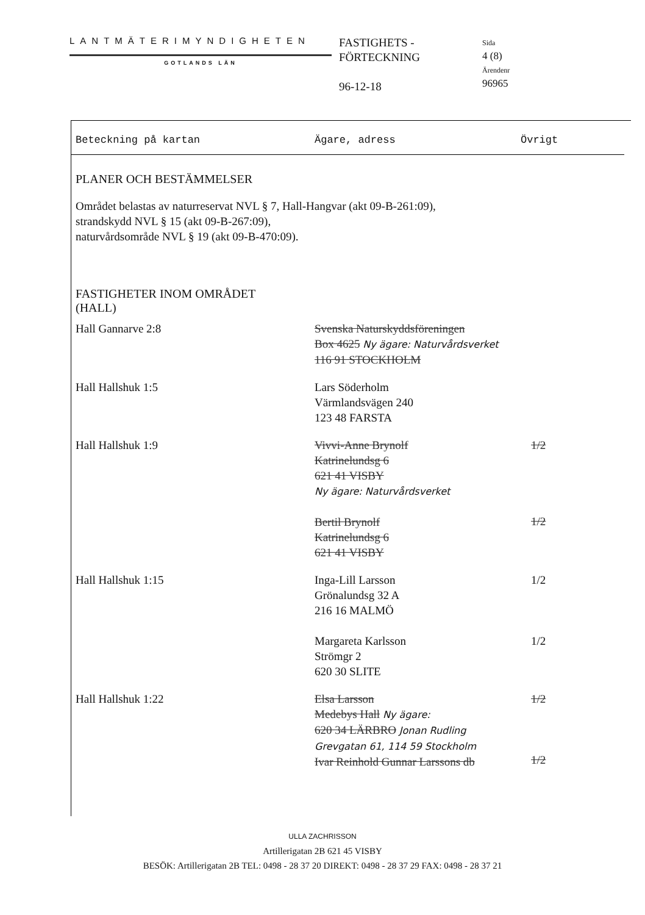LANTMÄTERIMYNDIGHETEN
GOTLANDS LÄN
FASTIGHETS -
FÖRTECKNING
96-12-18
Sida
4 (8)
Ärendenr
96965
Beteckning på kartan Ägare, adress Övrigt
PLANER OCH BESTÄMMELSER
Området belastas av naturreservat NVL § 7, Hall-Hangvar (akt 09-B-261:09),
strandskydd NVL § 15 (akt 09-B-267:09),
naturvårdsområde NVL § 19 (akt 09-B-470:09).
FASTIGHETER INOM OMRÅDET
(HALL)
| Hall Gannarve 2:8 | Svenska Naturskyddsföreningen Box 4625 Ny ägare: Naturvårdsverket 116 91 STOCKHOLM | |
| Hall Hallshuk 1:5 | Lars Söderholm Värmlandsvägen 240 123 48 FARSTA | |
| Hall Hallshuk 1:9 | Vivvi-Anne Brynolf Katrinelundsg 6 621 41 VISBY Ny ägare: Naturvårdsverket Bertil Brynolf Katrinelundsg 6 621 41 VISBY | 1/2 1/2 |
| Hall Hallshuk 1:15 | Inga-Lill Larsson Grönalundsg 32 A 216 16 MALMÖ Margareta Karlsson Strömgr 2 620 30 SLITE | 1/2 1/2 |
| Hall Hallshuk 1:22 | Elsa Larsson Medebys Hall Ny ägare: 620 34 LÄRBRO Jonan Rudling Grevgatan 61, 114 59 Stockholm Ivar Reinhold Gunnar Larssons db | 1/2 1/2 |
ULLA ZACHRISSON
Artillerigatan 2B 621 45 VISBY
BESÖK: Artillerigatan 2B TEL: 0498 - 28 37 20 DIREKT: 0498 - 28 37 29 FAX: 0498 - 28 37 21